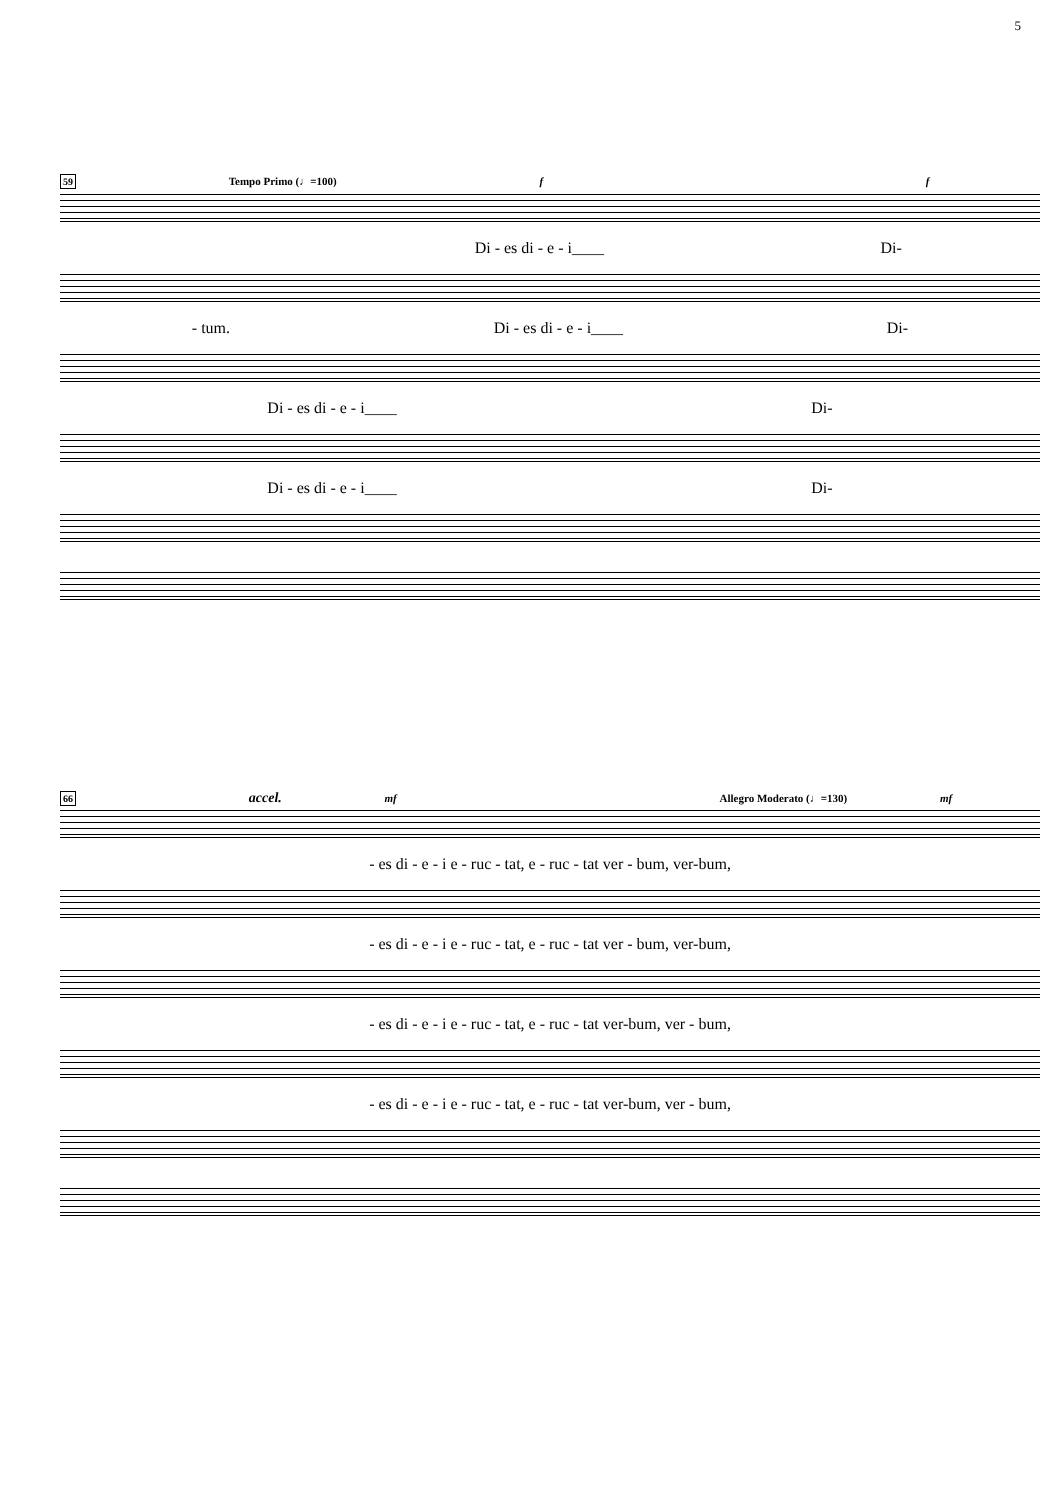5
59 Tempo Primo (♩=100) f f
Di - es di - e - i____ Di-
- tum. Di - es di - e - i____ Di-
Di - es di - e - i____ Di-
Di - es di - e - i____ Di-
66 accel. mf Allegro Moderato (♩=130) mf
- es di - e - i e - ruc - tat, e - ruc - tat ver - bum, ver-bum,
- es di - e - i e - ruc - tat, e - ruc - tat ver - bum, ver-bum,
- es di - e - i e - ruc - tat, e - ruc - tat ver-bum, ver - bum,
- es di - e - i e - ruc - tat, e - ruc - tat ver-bum, ver - bum,